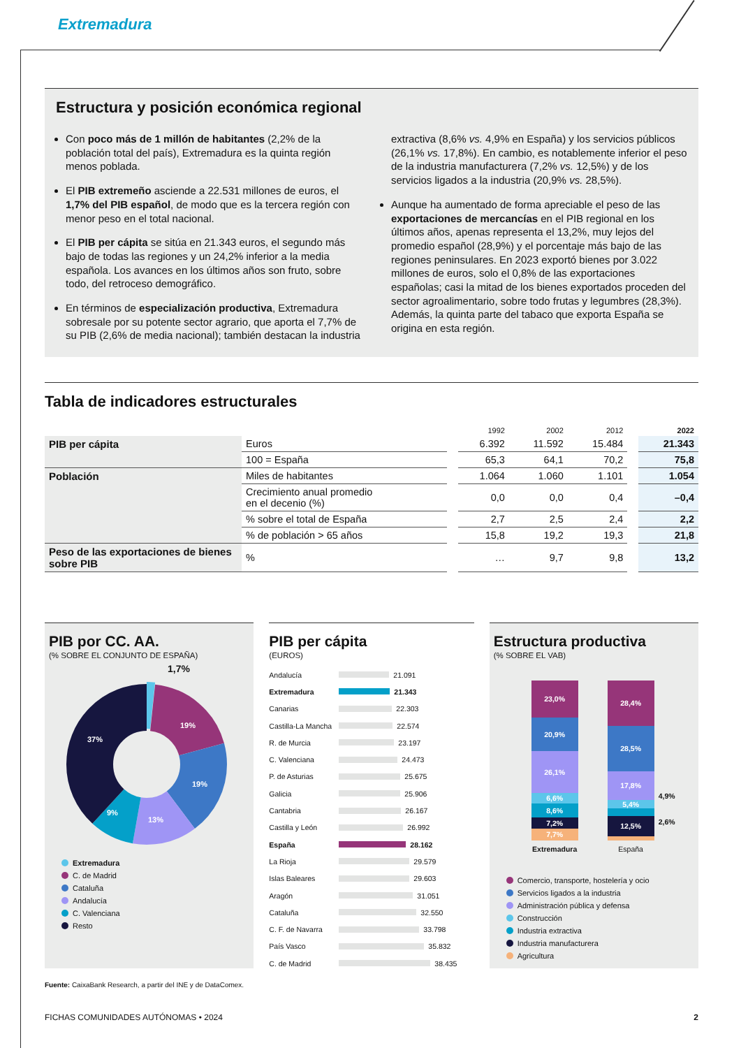Extremadura
Estructura y posición económica regional
Con poco más de 1 millón de habitantes (2,2% de la población total del país), Extremadura es la quinta región menos poblada.
El PIB extremeño asciende a 22.531 millones de euros, el 1,7% del PIB español, de modo que es la tercera región con menor peso en el total nacional.
El PIB per cápita se sitúa en 21.343 euros, el segundo más bajo de todas las regiones y un 24,2% inferior a la media española. Los avances en los últimos años son fruto, sobre todo, del retroceso demográfico.
En términos de especialización productiva, Extremadura sobresale por su potente sector agrario, que aporta el 7,7% de su PIB (2,6% de media nacional); también destacan la industria extractiva (8,6% vs. 4,9% en España) y los servicios públicos (26,1% vs. 17,8%). En cambio, es notablemente inferior el peso de la industria manufacturera (7,2% vs. 12,5%) y de los servicios ligados a la industria (20,9% vs. 28,5%).
Aunque ha aumentado de forma apreciable el peso de las exportaciones de mercancías en el PIB regional en los últimos años, apenas representa el 13,2%, muy lejos del promedio español (28,9%) y el porcentaje más bajo de las regiones peninsulares. En 2023 exportó bienes por 3.022 millones de euros, solo el 0,8% de las exportaciones españolas; casi la mitad de los bienes exportados proceden del sector agroalimentario, sobre todo frutas y legumbres (28,3%). Además, la quinta parte del tabaco que exporta España se origina en esta región.
Tabla de indicadores estructurales
| | | | 1992 | 2002 | 2012 | | 2022 |
| --- | --- | --- | --- | --- | --- | --- | --- |
| PIB per cápita | Euros | | 6.392 | 11.592 | 15.484 | | 21.343 |
| | 100 = España | | 65,3 | 64,1 | 70,2 | | 75,8 |
| Población | Miles de habitantes | | 1.064 | 1.060 | 1.101 | | 1.054 |
| | Crecimiento anual promedio en el decenio (%) | | 0,0 | 0,0 | 0,4 | | –0,4 |
| | % sobre el total de España | | 2,7 | 2,5 | 2,4 | | 2,2 |
| | % de población > 65 años | | 15,8 | 19,2 | 19,3 | | 21,8 |
| Peso de las exportaciones de bienes sobre PIB | % | | … | 9,7 | 9,8 | | 13,2 |
PIB por CC. AA.
(% SOBRE EL CONJUNTO DE ESPAÑA)
1,7%
19%
19%
13%
9%
37%
Extremadura
C. de Madrid
Cataluña
Andalucía
C. Valenciana
Resto
PIB per cápita
(EUROS)
Andalucía 21.091
Extremadura 21.343
Canarias 22.303
Castilla-La Mancha 22.574
R. de Murcia 23.197
C. Valenciana 24.473
P. de Asturias 25.675
Galicia 25.906
Cantabria 26.167
Castilla y León 26.992
España 28.162
La Rioja 29.579
Islas Baleares 29.603
Aragón 31.051
Cataluña 32.550
C. F. de Navarra 33.798
País Vasco 35.832
C. de Madrid 38.435
Estructura productiva
(% SOBRE EL VAB)
23,0%
20,9%
26,1%
6,6%
8,6%
7,2%
7,7%
Extremadura
28,4%
28,5%
17,8%
5,4%
12,5%
España
4,9%
2,6%
Comercio, transporte, hostelería y ocio
Servicios ligados a la industria
Administración pública y defensa
Construcción
Industria extractiva
Industria manufacturera
Agricultura
Fuente: CaixaBank Research, a partir del INE y de DataComex.
FICHAS COMUNIDADES AUTÓNOMAS • 2024 2